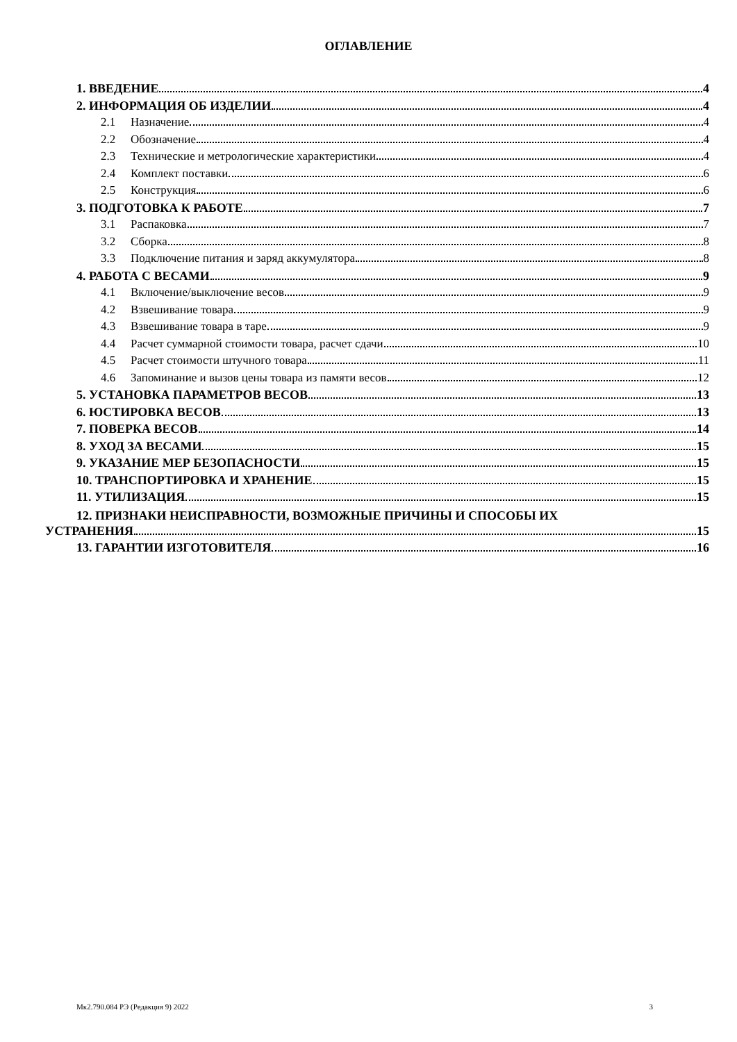ОГЛАВЛЕНИЕ
1. ВВЕДЕНИЕ 4
2. ИНФОРМАЦИЯ ОБ ИЗДЕЛИИ 4
2.1 Назначение 4
2.2 Обозначение 4
2.3 Технические и метрологические характеристики 4
2.4 Комплект поставки 6
2.5 Конструкция 6
3. ПОДГОТОВКА К РАБОТЕ 7
3.1 Распаковка 7
3.2 Сборка 8
3.3 Подключение питания и заряд аккумулятора 8
4. РАБОТА С ВЕСАМИ 9
4.1 Включение/выключение весов 9
4.2 Взвешивание товара 9
4.3 Взвешивание товара в таре 9
4.4 Расчет суммарной стоимости товара, расчет сдачи 10
4.5 Расчет стоимости штучного товара 11
4.6 Запоминание и вызов цены товара из памяти весов 12
5. УСТАНОВКА ПАРАМЕТРОВ ВЕСОВ 13
6. ЮСТИРОВКА ВЕСОВ 13
7. ПОВЕРКА ВЕСОВ 14
8. УХОД ЗА ВЕСАМИ 15
9. УКАЗАНИЕ МЕР БЕЗОПАСНОСТИ 15
10. ТРАНСПОРТИРОВКА И ХРАНЕНИЕ 15
11. УТИЛИЗАЦИЯ 15
12. ПРИЗНАКИ НЕИСПРАВНОСТИ, ВОЗМОЖНЫЕ ПРИЧИНЫ И СПОСОБЫ ИХ
УСТРАНЕНИЯ 15
13. ГАРАНТИИ ИЗГОТОВИТЕЛЯ 16
Мк2.790.084 РЭ (Редакция 9) 2022 3